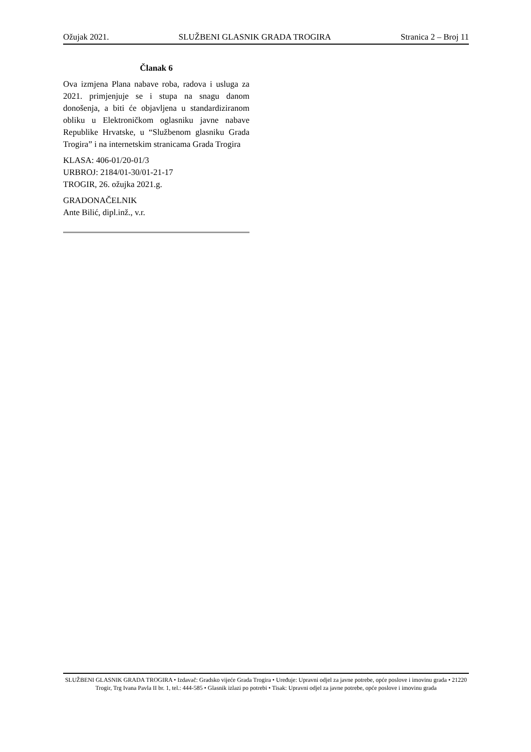Ožujak 2021. SLUŽBENI GLASNIK GRADA TROGIRA Stranica 2 – Broj 11
Članak 6
Ova izmjena Plana nabave roba, radova i usluga za 2021. primjenjuje se i stupa na snagu danom donošenja, a biti će objavljena u standardiziranom obliku u Elektroničkom oglasniku javne nabave Republike Hrvatske, u “Službenom glasniku Grada Trogira” i na internetskim stranicama Grada Trogira
KLASA: 406-01/20-01/3
URBROJ: 2184/01-30/01-21-17
TROGIR, 26. ožujka 2021.g.
GRADONAČELNIK
Ante Bilić, dipl.inž., v.r.
SLUŽBENI GLASNIK GRADA TROGIRA • Izdavač: Gradsko vijeće Grada Trogira • Uređuje: Upravni odjel za javne potrebe, opće poslove i imovinu grada • 21220 Trogir, Trg Ivana Pavla II br. 1, tel.: 444-585 • Glasnik izlazi po potrebi • Tisak: Upravni odjel za javne potrebe, opće poslove i imovinu grada